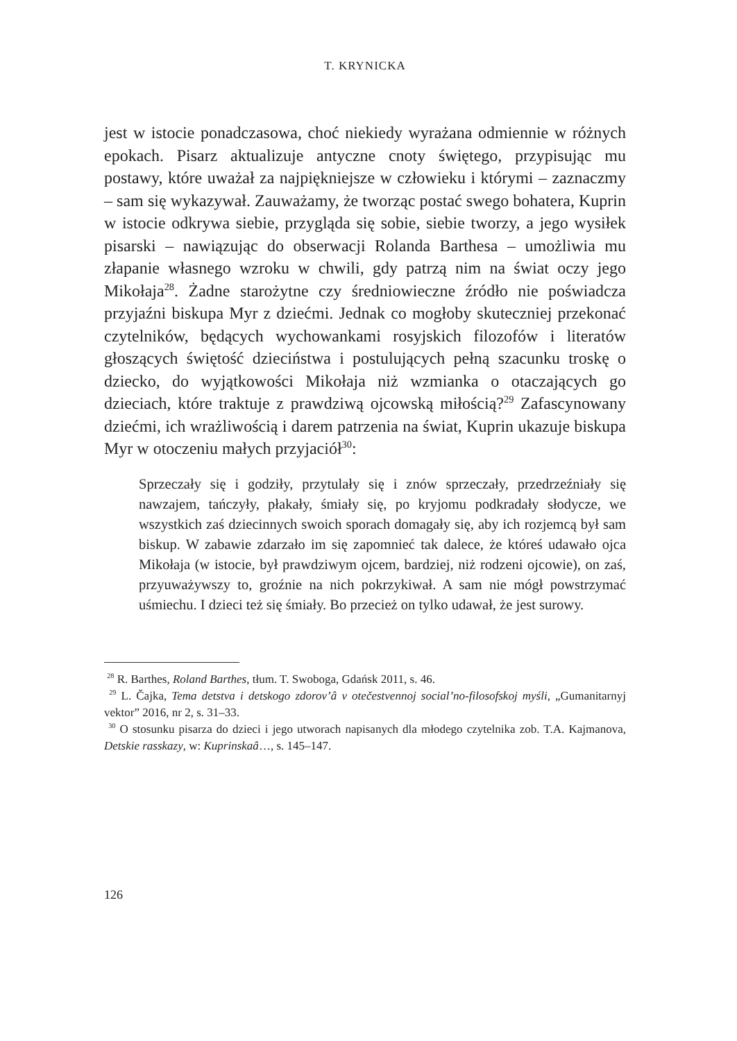T. KRYNICKA
jest w istocie ponadczasowa, choć niekiedy wyrażana odmiennie w różnych epokach. Pisarz aktualizuje antyczne cnoty świętego, przypisując mu postawy, które uważał za najpiękniejsze w człowieku i którymi – zaznaczmy – sam się wykazywał. Zauważamy, że tworząc postać swego bohatera, Kuprin w istocie odkrywa siebie, przygląda się sobie, siebie tworzy, a jego wysiłek pisarski – nawiązując do obserwacji Rolanda Barthesa – umożliwia mu złapanie własnego wzroku w chwili, gdy patrzą nim na świat oczy jego Mikołaja<sup>28</sup>. Żadne starożytne czy średniowieczne źródło nie poświadcza przyjaźni biskupa Myr z dziećmi. Jednak co mogłoby skuteczniej przekonać czytelników, będących wychowankami rosyjskich filozofów i literatów głoszących świętość dzieciństwa i postulujących pełną szacunku troskę o dziecko, do wyjątkowości Mikołaja niż wzmianka o otaczających go dzieciach, które traktuje z prawdziwą ojcowską miłością?<sup>29</sup> Zafascynowany dziećmi, ich wrażliwością i darem patrzenia na świat, Kuprin ukazuje biskupa Myr w otoczeniu małych przyjaciół<sup>30</sup>:
Sprzeczały się i godziły, przytulały się i znów sprzeczały, przedrzeźniały się nawzajem, tańczyły, płakały, śmiały się, po kryjomu podkradały słodycze, we wszystkich zaś dziecinnych swoich sporach domagały się, aby ich rozjemcą był sam biskup. W zabawie zdarzało im się zapomnieć tak dalece, że któreś udawało ojca Mikołaja (w istocie, był prawdziwym ojcem, bardziej, niż rodzeni ojcowie), on zaś, przyuważywszy to, groźnie na nich pokrzykiwał. A sam nie mógł powstrzymać uśmiechu. I dzieci też się śmiały. Bo przecież on tylko udawał, że jest surowy.
<sup>28</sup> R. Barthes, Roland Barthes, tłum. T. Swoboga, Gdańsk 2011, s. 46.
<sup>29</sup> L. Čajka, Tema detstva i detskogo zdorov’â v otečestvennoj social’no-filosofskoj myśli, „Gumanitarnyj vektor” 2016, nr 2, s. 31–33.
<sup>30</sup> O stosunku pisarza do dzieci i jego utworach napisanych dla młodego czytelnika zob. T.A. Kajmanova, Detskie rasskazy, w: Kuprinskaâ…, s. 145–147.
126